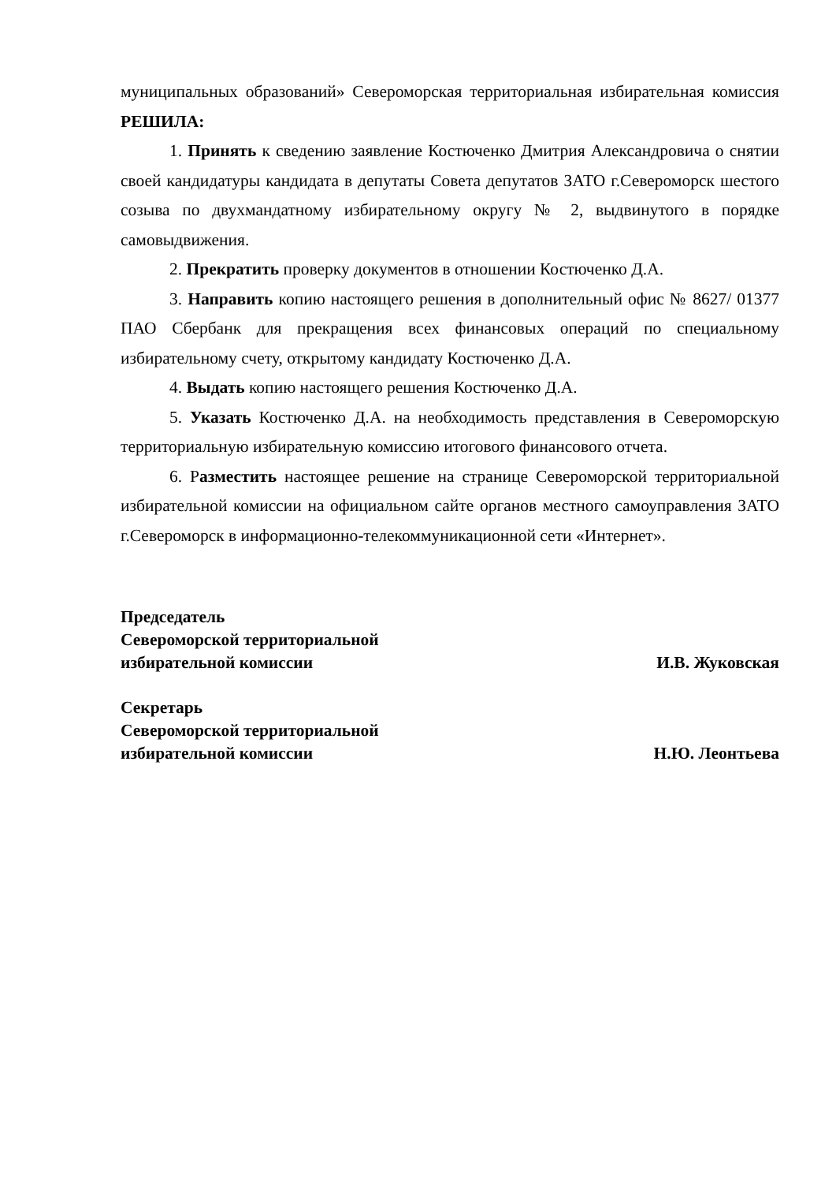муниципальных образований» Североморская территориальная избирательная комиссия РЕШИЛА:
1. Принять к сведению заявление Костюченко Дмитрия Александровича о снятии своей кандидатуры кандидата в депутаты Совета депутатов ЗАТО г.Североморск шестого созыва по двухмандатному избирательному округу № 2, выдвинутого в порядке самовыдвижения.
2. Прекратить проверку документов в отношении Костюченко Д.А.
3. Направить копию настоящего решения в дополнительный офис № 8627/ 01377 ПАО Сбербанк для прекращения всех финансовых операций по специальному избирательному счету, открытому кандидату Костюченко Д.А.
4. Выдать копию настоящего решения Костюченко Д.А.
5. Указать Костюченко Д.А. на необходимость представления в Североморскую территориальную избирательную комиссию итогового финансового отчета.
6. Разместить настоящее решение на странице Североморской территориальной избирательной комиссии на официальном сайте органов местного самоуправления ЗАТО г.Североморск в информационно-телекоммуникационной сети «Интернет».
Председатель
Североморской территориальной
избирательной комиссии И.В. Жуковская
Секретарь
Североморской территориальной
избирательной комиссии Н.Ю. Леонтьева